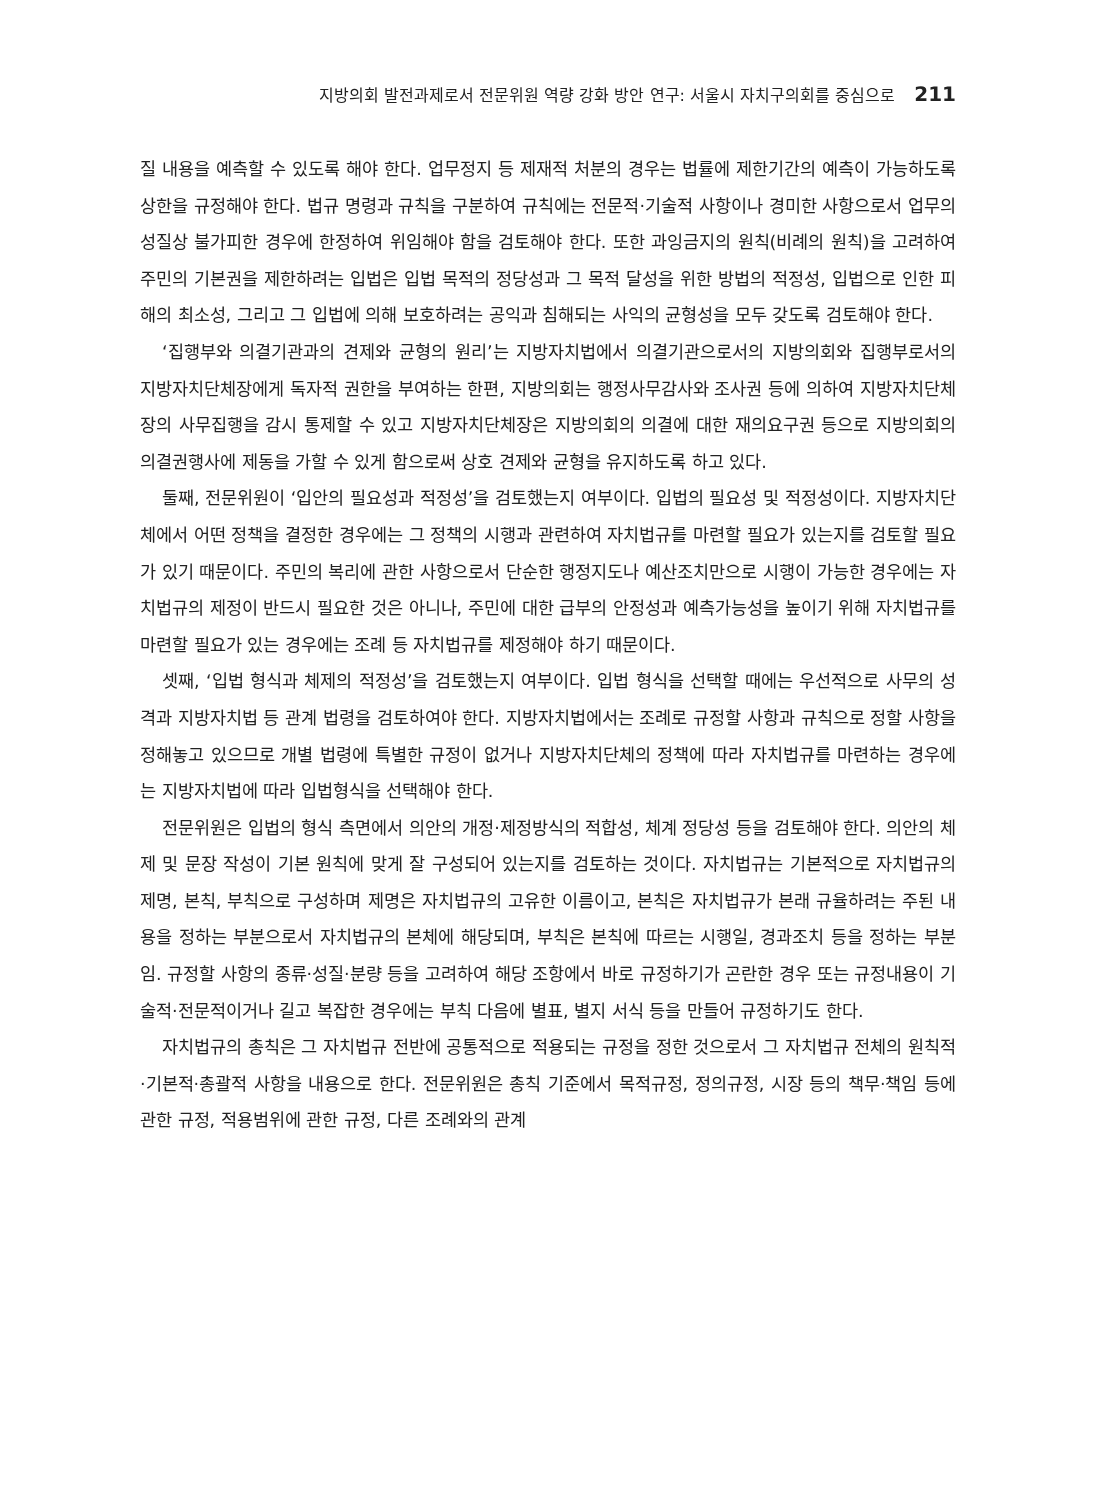지방의회 발전과제로서 전문위원 역량 강화 방안 연구: 서울시 자치구의회를 중심으로 211
질 내용을 예측할 수 있도록 해야 한다. 업무정지 등 제재적 처분의 경우는 법률에 제한기간의 예측이 가능하도록 상한을 규정해야 한다. 법규 명령과 규칙을 구분하여 규칙에는 전문적·기술적 사항이나 경미한 사항으로서 업무의 성질상 불가피한 경우에 한정하여 위임해야 함을 검토해야 한다. 또한 과잉금지의 원칙(비례의 원칙)을 고려하여 주민의 기본권을 제한하려는 입법은 입법 목적의 정당성과 그 목적 달성을 위한 방법의 적정성, 입법으로 인한 피해의 최소성, 그리고 그 입법에 의해 보호하려는 공익과 침해되는 사익의 균형성을 모두 갖도록 검토해야 한다.
‘집행부와 의결기관과의 견제와 균형의 원리’는 지방자치법에서 의결기관으로서의 지방의회와 집행부로서의 지방자치단체장에게 독자적 권한을 부여하는 한편, 지방의회는 행정사무감사와 조사권 등에 의하여 지방자치단체장의 사무집행을 감시 통제할 수 있고 지방자치단체장은 지방의회의 의결에 대한 재의요구권 등으로 지방의회의 의결권행사에 제동을 가할 수 있게 함으로써 상호 견제와 균형을 유지하도록 하고 있다.
둘째, 전문위원이 ‘입안의 필요성과 적정성’을 검토했는지 여부이다. 입법의 필요성 및 적정성이다. 지방자치단체에서 어떤 정책을 결정한 경우에는 그 정책의 시행과 관련하여 자치법규를 마련할 필요가 있는지를 검토할 필요가 있기 때문이다. 주민의 복리에 관한 사항으로서 단순한 행정지도나 예산조치만으로 시행이 가능한 경우에는 자치법규의 제정이 반드시 필요한 것은 아니나, 주민에 대한 급부의 안정성과 예측가능성을 높이기 위해 자치법규를 마련할 필요가 있는 경우에는 조례 등 자치법규를 제정해야 하기 때문이다.
셋째, ‘입법 형식과 체제의 적정성’을 검토했는지 여부이다. 입법 형식을 선택할 때에는 우선적으로 사무의 성격과 지방자치법 등 관계 법령을 검토하여야 한다. 지방자치법에서는 조례로 규정할 사항과 규칙으로 정할 사항을 정해놓고 있으므로 개별 법령에 특별한 규정이 없거나 지방자치단체의 정책에 따라 자치법규를 마련하는 경우에는 지방자치법에 따라 입법형식을 선택해야 한다.
전문위원은 입법의 형식 측면에서 의안의 개정·제정방식의 적합성, 체계 정당성 등을 검토해야 한다. 의안의 체제 및 문장 작성이 기본 원칙에 맞게 잘 구성되어 있는지를 검토하는 것이다. 자치법규는 기본적으로 자치법규의 제명, 본칙, 부칙으로 구성하며 제명은 자치법규의 고유한 이름이고, 본칙은 자치법규가 본래 규율하려는 주된 내용을 정하는 부분으로서 자치법규의 본체에 해당되며, 부칙은 본칙에 따르는 시행일, 경과조치 등을 정하는 부분임. 규정할 사항의 종류·성질·분량 등을 고려하여 해당 조항에서 바로 규정하기가 곤란한 경우 또는 규정내용이 기술적·전문적이거나 길고 복잡한 경우에는 부칙 다음에 별표, 별지 서식 등을 만들어 규정하기도 한다.
자치법규의 총칙은 그 자치법규 전반에 공통적으로 적용되는 규정을 정한 것으로서 그 자치법규 전체의 원칙적·기본적·총괄적 사항을 내용으로 한다. 전문위원은 총칙 기준에서 목적규정, 정의규정, 시장 등의 책무·책임 등에 관한 규정, 적용범위에 관한 규정, 다른 조례와의 관계